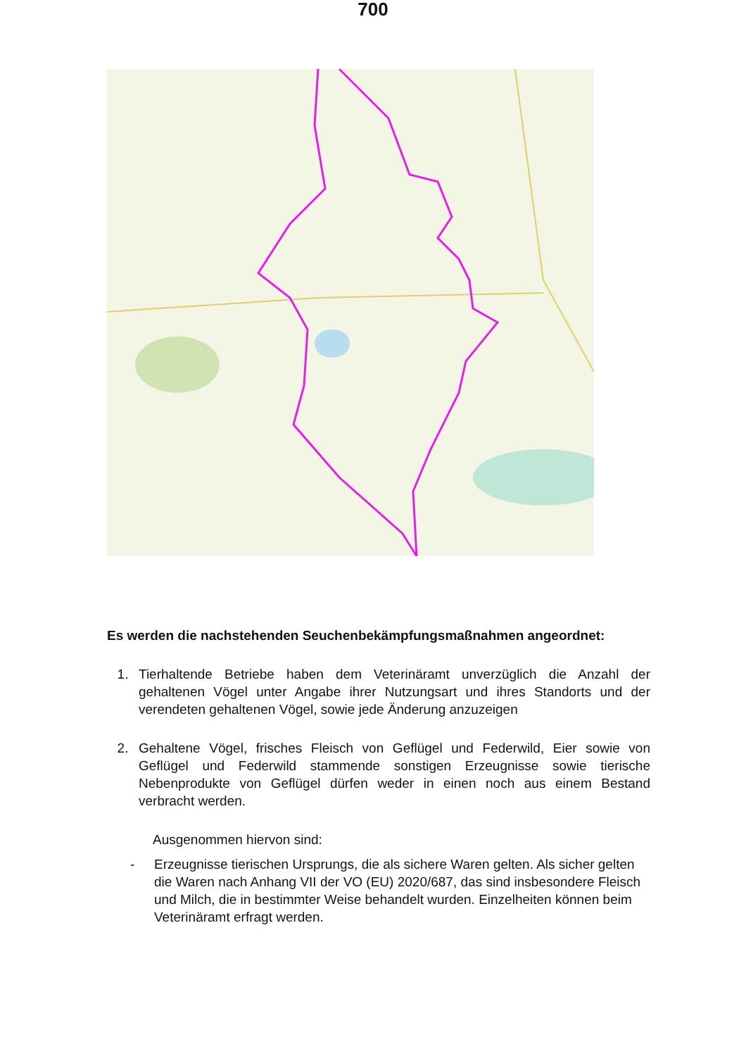700
Es werden die nachstehenden Seuchenbekämpfungsmaßnahmen angeordnet:
1. Tierhaltende Betriebe haben dem Veterinäramt unverzüglich die Anzahl der gehaltenen Vögel unter Angabe ihrer Nutzungsart und ihres Standorts und der verendeten gehaltenen Vögel, sowie jede Änderung anzuzeigen
2. Gehaltene Vögel, frisches Fleisch von Geflügel und Federwild, Eier sowie von Geflügel und Federwild stammende sonstigen Erzeugnisse sowie tierische Nebenprodukte von Geflügel dürfen weder in einen noch aus einem Bestand verbracht werden.
Ausgenommen hiervon sind:
- Erzeugnisse tierischen Ursprungs, die als sichere Waren gelten. Als sicher gelten die Waren nach Anhang VII der VO (EU) 2020/687, das sind insbesondere Fleisch und Milch, die in bestimmter Weise behandelt wurden. Einzelheiten können beim Veterinäramt erfragt werden.